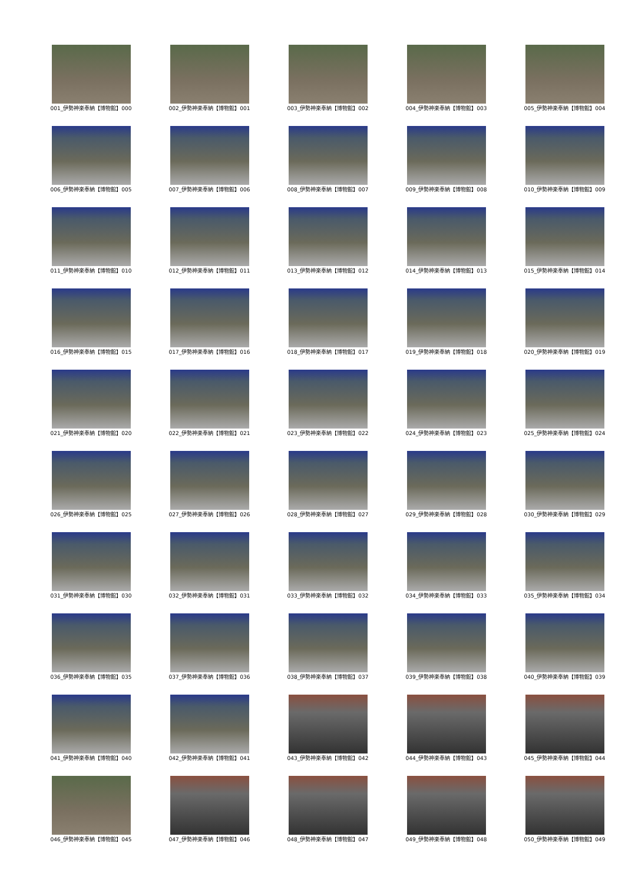001_伊勢神楽奉納【博物館】000
002_伊勢神楽奉納【博物館】001
003_伊勢神楽奉納【博物館】002
004_伊勢神楽奉納【博物館】003
005_伊勢神楽奉納【博物館】004
006_伊勢神楽奉納【博物館】005
007_伊勢神楽奉納【博物館】006
008_伊勢神楽奉納【博物館】007
009_伊勢神楽奉納【博物館】008
010_伊勢神楽奉納【博物館】009
011_伊勢神楽奉納【博物館】010
012_伊勢神楽奉納【博物館】011
013_伊勢神楽奉納【博物館】012
014_伊勢神楽奉納【博物館】013
015_伊勢神楽奉納【博物館】014
016_伊勢神楽奉納【博物館】015
017_伊勢神楽奉納【博物館】016
018_伊勢神楽奉納【博物館】017
019_伊勢神楽奉納【博物館】018
020_伊勢神楽奉納【博物館】019
021_伊勢神楽奉納【博物館】020
022_伊勢神楽奉納【博物館】021
023_伊勢神楽奉納【博物館】022
024_伊勢神楽奉納【博物館】023
025_伊勢神楽奉納【博物館】024
026_伊勢神楽奉納【博物館】025
027_伊勢神楽奉納【博物館】026
028_伊勢神楽奉納【博物館】027
029_伊勢神楽奉納【博物館】028
030_伊勢神楽奉納【博物館】029
031_伊勢神楽奉納【博物館】030
032_伊勢神楽奉納【博物館】031
033_伊勢神楽奉納【博物館】032
034_伊勢神楽奉納【博物館】033
035_伊勢神楽奉納【博物館】034
036_伊勢神楽奉納【博物館】035
037_伊勢神楽奉納【博物館】036
038_伊勢神楽奉納【博物館】037
039_伊勢神楽奉納【博物館】038
040_伊勢神楽奉納【博物館】039
041_伊勢神楽奉納【博物館】040
042_伊勢神楽奉納【博物館】041
043_伊勢神楽奉納【博物館】042
044_伊勢神楽奉納【博物館】043
045_伊勢神楽奉納【博物館】044
046_伊勢神楽奉納【博物館】045
047_伊勢神楽奉納【博物館】046
048_伊勢神楽奉納【博物館】047
049_伊勢神楽奉納【博物館】048
050_伊勢神楽奉納【博物館】049